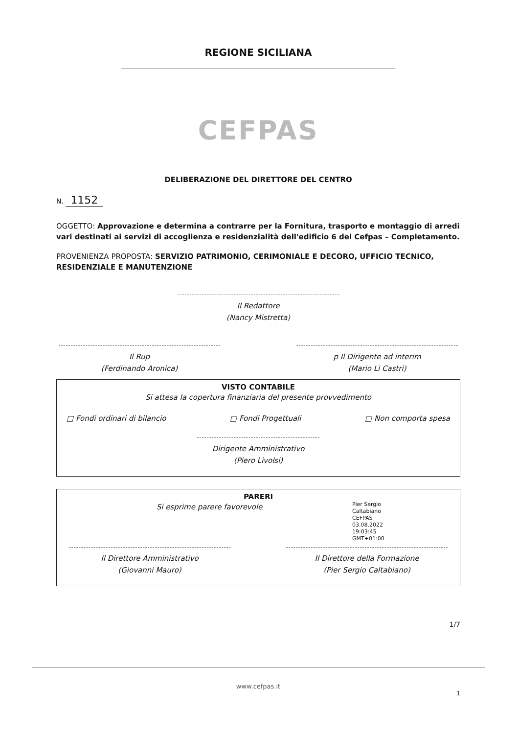REGIONE SICILIANA
CEFPAS
DELIBERAZIONE DEL DIRETTORE DEL CENTRO
N. 1152
OGGETTO: Approvazione e determina a contrarre per la Fornitura, trasporto e montaggio di arredi vari destinati ai servizi di accoglienza e residenzialità dell'edificio 6 del Cefpas – Completamento.
PROVENIENZA PROPOSTA: SERVIZIO PATRIMONIO, CERIMONIALE E DECORO, UFFICIO TECNICO, RESIDENZIALE E MANUTENZIONE
Il Redattore
(Nancy Mistretta)
Il Rup
(Ferdinando Aronica)
p Il Dirigente ad interim
(Mario Li Castri)
VISTO CONTABILE
Si attesa la copertura finanziaria del presente provvedimento
□ Fondi ordinari di bilancio □ Fondi Progettuali □ Non comporta spesa
Dirigente Amministrativo
(Piero Livolsi)
PARERI
Si esprime parere favorevole
Pier Sergio
Caltabiano
CEFPAS
03.08.2022
19:03:45
GMT+01:00
Il Direttore Amministrativo
(Giovanni Mauro)
Il Direttore della Formazione
(Pier Sergio Caltabiano)
1/7
www.cefpas.it
1